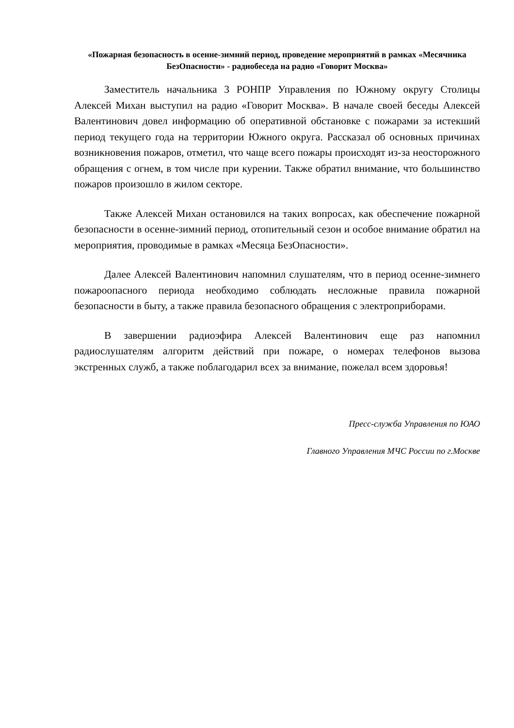«Пожарная безопасность в осенне-зимний период, проведение мероприятий в рамках «Месячника БезОпасности» - радиобеседа на радио «Говорит Москва»
Заместитель начальника 3 РОНПР Управления по Южному округу Столицы Алексей Михан выступил на радио «Говорит Москва». В начале своей беседы Алексей Валентинович довел информацию об оперативной обстановке с пожарами за истекший период текущего года на территории Южного округа. Рассказал об основных причинах возникновения пожаров, отметил, что чаще всего пожары происходят из-за неосторожного обращения с огнем, в том числе при курении. Также обратил внимание, что большинство пожаров произошло в жилом секторе.
Также Алексей Михан остановился на таких вопросах, как обеспечение пожарной безопасности в осенне-зимний период, отопительный сезон и особое внимание обратил на мероприятия, проводимые в рамках «Месяца БезОпасности».
Далее Алексей Валентинович напомнил слушателям, что в период осенне-зимнего пожароопасного периода необходимо соблюдать несложные правила пожарной безопасности в быту, а также правила безопасного обращения с электроприборами.
В завершении радиоэфира Алексей Валентинович еще раз напомнил радиослушателям алгоритм действий при пожаре, о номерах телефонов вызова экстренных служб, а также поблагодарил всех за внимание, пожелал всем здоровья!
Пресс-служба Управления по ЮАО
Главного Управления МЧС России по г.Москве